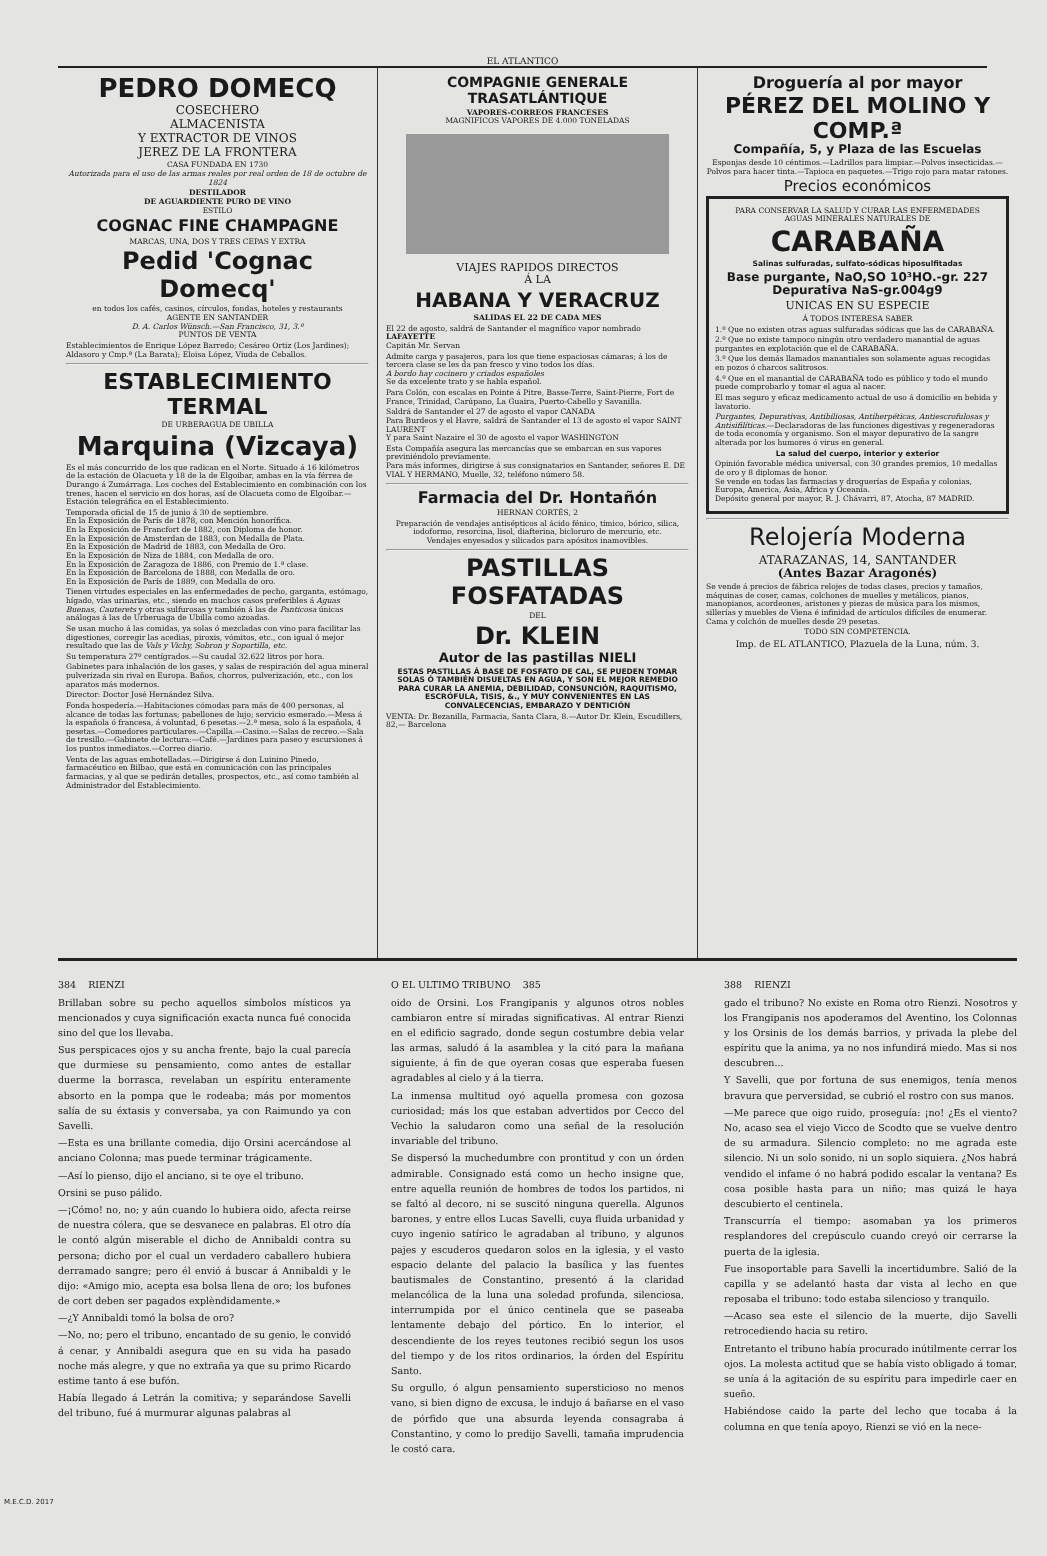EL ATLANTICO
PEDRO DOMECQ
COSECHERO
ALMACENISTA
Y EXTRACTOR DE VINOS
JEREZ DE LA FRONTERA
CASA FUNDADA EN 1730
Autorizada para el uso de las armas reales por real orden de 18 de octubre de 1824
DESTILADOR
DE AGUARDIENTE PURO DE VINO
ESTILO
COGNAC FINE CHAMPAGNE
MARCAS, UNA, DOS Y TRES CEPAS Y EXTRA
Pedid 'Cognac Domecq'
en todos los cafés, casinos, círculos, fondas, hoteles y restaurants
AGENTE EN SANTANDER
D. A. Carlos Wünsch.—San Francisco, 31, 3.º
PUNTOS DE VENTA
Establecimientos de Enrique López Barredo; Cesáreo Ortiz (Los Jardines); Aldasoro y Cmp.ª (La Barata); Eloisa López, Viuda de Ceballos.
ESTABLECIMIENTO TERMAL
DE URBERAGUA DE UBILLA
Marquina (Vizcaya)
Es el más concurrido de los que radican en el Norte. Situado á 16 kilómetros de la estación de Olacueta y 18 de la de Elgoibar, ambas en la vía férrea de Durango á Zumárraga. Los coches del Establecimiento en combinación con los trenes, hacen el servicio en dos horas, así de Olacueta como de Elgoibar.—Estación telegráfica en el Establecimiento.
Temporada oficial de 15 de junio á 30 de septiembre.
En la Exposición de París de 1878, con Mención honorífica.
En la Exposición de Francfort de 1882, con Diploma de honor.
En la Exposición de Amsterdan de 1883, con Medalla de Plata.
En la Exposición de Madrid de 1883, con Medalla de Oro.
En la Exposición de Niza de 1884, con Medalla de oro.
En la Exposición de Zaragoza de 1886, con Premio de 1.ª clase.
En la Exposición de Barcelona de 1888, con Medalla de oro.
En la Exposición de París de 1889, con Medalla de oro.
Tienen virtudes especiales en las enfermedades de pecho, garganta, estómago, hígado, vías urinarias, etc., siendo en muchos casos preferibles á Aguas Buenas, Cauterets y otras sulfurosas y también á las de Panticosa únicas análogas á las de Urberuaga de Ubilla como azoadas.
Se usan mucho á las comidas, ya solas ó mezcladas con vino para facilitar las digestiones, corregir las acedias, piroxis, vómitos, etc., con igual ó mejor resultado que las de Vals y Vichy, Sobron y Soportilla, etc.
Su temperatura 27º centígrados.—Su caudal 32.622 litros por hora.
Gabinetes para inhalación de los gases, y salas de respiración del agua mineral pulverizada sin rival en Europa. Baños, chorros, pulverización, etc., con los aparatos más modernos.
Director: Doctor José Hernández Silva.
Fonda hospedería.—Habitaciones cómodas para más de 400 personas, al alcance de todas las fortunas; pabellones de lujo; servicio esmerado.—Mesa á la española ó francesa, á voluntad, 6 pesetas.—2.ª mesa, solo á la española, 4 pesetas.—Comedores particulares.—Capilla.—Casino.—Salas de recreo.—Sala de tresillo.—Gabinete de lectura:—Café.—Jardines para paseo y escursiones á los puntos inmediatos.—Correo diario.
Venta de las aguas embotelladas.—Dirigirse á don Luinino Pinedo, farmacéutico en Bilbao, que está en comunicación con las principales farmacias, y al que se pedirán detalles, prospectos, etc., así como también al Administrador del Establecimiento.
COMPAGNIE GENERALE TRASATLÁNTIQUE
VAPORES-CORREOS FRANCESES
MAGNIFICOS VAPORES DE 4.000 TONELADAS
VIAJES RAPIDOS DIRECTOS
Á LA
HABANA Y VERACRUZ
SALIDAS EL 22 DE CADA MES
El 22 de agosto, saldrá de Santander el magnífico vapor nombrado LAFAYETTE
Capitán Mr. Servan
Admite carga y pasajeros, para los que tiene espaciosas cámaras; á los de tercera clase se les da pan fresco y vino todos los días.
A bordo hay cocinero y criados españoles
Se da excelente trato y se habla español.
Para Colón, con escalas en Pointe á Pitre, Basse-Terre, Saint-Pierre, Fort de France, Trinidad, Carúpano, La Guaira, Puerto-Cabello y Savanilla.
Saldrá de Santander el 27 de agosto el vapor CANADA
Para Burdeos y el Havre, saldrá de Santander el 13 de agosto el vapor SAINT LAURENT
Y para Saint Nazaire el 30 de agosto el vapor WASHINGTON
Esta Compañía asegura las mercancías que se embarcan en sus vapores previniéndolo previamente.
Para más informes, dirigirse á sus consignatarios en Santander, señores E. DE VIAL Y HERMANO, Muelle, 32, teléfono número 58.
Farmacia del Dr. Hontañón
HERNAN CORTÉS, 2
Preparación de vendajes antisépticos al ácido fénico, tímico, bórico, silica, iodoformo, resorcina, lisol, diafterina, bicloruro de mercurio, etc.
Vendajes enyesados y silicados para apósitos inamovibles.
PASTILLAS FOSFATADAS
DEL
Dr. KLEIN
Autor de las pastillas NIELI
ESTAS PASTILLAS Á BASE DE FOSFATO DE CAL, SE PUEDEN TOMAR SOLAS Ó TAMBIÉN DISUELTAS EN AGUA, Y SON EL MEJOR REMEDIO PARA CURAR LA ANEMIA, DEBILIDAD, CONSUNCIÓN, RAQUITISMO, ESCRÓFULA, TISIS, &., Y MUY CONVENIENTES EN LAS CONVALECENCIAS, EMBARAZO Y DENTICIÓN
VENTA: Dr. Bezanilla, Farmacia, Santa Clara, 8.—Autor Dr. Klein, Escudillers, 82,— Barcelona
Droguería al por mayor
PÉREZ DEL MOLINO Y COMP.ª
Compañía, 5, y Plaza de las Escuelas
Esponjas desde 10 céntimos.—Ladrillos para limpiar.—Polvos insecticidas.—Polvos para hacer tinta.—Tapioca en paquetes.—Trigo rojo para matar ratones.
Precios económicos
PARA CONSERVAR LA SALUD Y CURAR LAS ENFERMEDADES
AGUAS MINERALES NATURALES DE
CARABAÑA
Salinas sulfuradas, sulfato-sódicas hiposulfitadas
Base purgante, NaO,SO 10³HO.-gr. 227
Depurativa NaS-gr.004g9
UNICAS EN SU ESPECIE
Á TODOS INTERESA SABER
1.º Que no existen otras aguas sulfuradas sódicas que las de CARABAÑA.
2.º Que no existe tampoco ningún otro verdadero manantial de aguas purgantes en explotación que el de CARABAÑA.
3.º Que los demás llamados manantiales son solamente aguas recogidas en pozos ó charcos salitrosos.
4.º Que en el manantial de CARABAÑA todo es público y todo el mundo puede comprobarlo y tomar el agua al nacer.
El mas seguro y eficaz medicamento actual de uso á domicilio en bebida y lavatorio.
Purgantes, Depurativas, Antibiliosas, Antiherpéticas, Antiescrofulosas y Antisifilíticas.—Declaradoras de las funciones digestivas y regeneradoras de toda economía y organismo. Son el mayor depurativo de la sangre alterada por los humores ó virus en general.
La salud del cuerpo, interior y exterior
Opinión favorable médica universal, con 30 grandes premios, 10 medallas de oro y 8 diplomas de honor.
Se vende en todas las farmacias y droguerías de España y colonias, Europa, America, Asia, Africa y Oceanía.
Depósito general por mayor, R. J. Chávarri, 87, Atocha, 87 MADRID.
Relojería Moderna
ATARAZANAS, 14, SANTANDER
(Antes Bazar Aragonés)
Se vende á precios de fábrica relojes de todas clases, precios y tamaños, máquinas de coser, camas, colchones de muelles y metálicos, pianos, manopianos, acordeones, aristones y piezas de música para los mismos, sillerías y muebles de Viena é infinidad de artículos difíciles de enumerar.
Cama y colchón de muelles desde 29 pesetas.
TODO SIN COMPETENCIA.
Imp. de EL ATLANTICO, Plazuela de la Luna, núm. 3.
384 RIENZI
Brillaban sobre su pecho aquellos símbolos místicos ya mencionados y cuya significación exacta nunca fué conocida sino del que los llevaba.
Sus perspicaces ojos y su ancha frente, bajo la cual parecía que durmiese su pensamiento, como antes de estallar duerme la borrasca, revelaban un espíritu enteramente absorto en la pompa que le rodeaba; más por momentos salía de su éxtasis y conversaba, ya con Raimundo ya con Savelli.
—Esta es una brillante comedia, dijo Orsini acercándose al anciano Colonna; mas puede terminar trágicamente.
—Así lo pienso, dijo el anciano, si te oye el tribuno.
Orsini se puso pálido.
—¡Cómo! no, no; y aún cuando lo hubiera oido, afecta reirse de nuestra cólera, que se desvanece en palabras. El otro día le contó algún miserable el dicho de Annibaldi contra su persona; dicho por el cual un verdadero caballero hubiera derramado sangre; pero él envió á buscar á Annibaldi y le dijo: «Amigo mio, acepta esa bolsa llena de oro; los bufones de cort deben ser pagados explèndidamente.»
—¿Y Annibaldi tomó la bolsa de oro?
—No, no; pero el tribuno, encantado de su genio, le convidó á cenar, y Annibaldi asegura que en su vida ha pasado noche más alegre, y que no extraña ya que su primo Ricardo estime tanto á ese bufón.
Había llegado á Letrán la comitiva; y separándose Savelli del tribuno, fué á murmurar algunas palabras al
O EL ULTIMO TRIBUNO 385
oido de Orsini. Los Frangipanis y algunos otros nobles cambiaron entre sí miradas significativas. Al entrar Rienzi en el edificio sagrado, donde segun costumbre debia velar las armas, saludó á la asamblea y la citó para la mañana siguiente, á fin de que oyeran cosas que esperaba fuesen agradables al cielo y á la tierra.
La inmensa multitud oyó aquella promesa con gozosa curiosidad; más los que estaban advertidos por Cecco del Vechio la saludaron como una señal de la resolución invariable del tribuno.
Se dispersó la muchedumbre con prontitud y con un órden admirable. Consignado está como un hecho insigne que, entre aquella reunión de hombres de todos los partidos, ni se faltó al decoro, ni se suscitó ninguna querella. Algunos barones, y entre ellos Lucas Savelli, cuya fluida urbanidad y cuyo ingenio satírico le agradaban al tribuno, y algunos pajes y escuderos quedaron solos en la iglesia, y el vasto espacio delante del palacio la basílica y las fuentes bautismales de Constantino, presentó á la claridad melancólica de la luna una soledad profunda, silenciosa, interrumpida por el único centinela que se paseaba lentamente debajo del pórtico. En lo interior, el descendiente de los reyes teutones recibió segun los usos del tiempo y de los ritos ordinarios, la órden del Espíritu Santo.
Su orgullo, ó algun pensamiento supersticioso no menos vano, si bien digno de excusa, le indujo á bañarse en el vaso de pórfido que una absurda leyenda consagraba á Constantino, y como lo predijo Savelli, tamaña imprudencia le costó cara.
388 RIENZI
gado el tribuno? No existe en Roma otro Rienzi. Nosotros y los Frangipanis nos apoderamos del Aventino, los Colonnas y los Orsinis de los demás barrios, y privada la plebe del espíritu que la anima, ya no nos infundirá miedo. Mas si nos descubren...
Y Savelli, que por fortuna de sus enemigos, tenía menos bravura que perversidad, se cubrió el rostro con sus manos.
—Me parece que oigo ruido, proseguía: ¡no! ¿Es el viento? No, acaso sea el viejo Vicco de Scodto que se vuelve dentro de su armadura. Silencio completo: no me agrada este silencio. Ni un solo sonido, ni un soplo siquiera. ¿Nos habrá vendido el infame ó no habrá podido escalar la ventana? Es cosa posible hasta para un niño; mas quizá le haya descubierto el centinela.
Transcurría el tiempo: asomaban ya los primeros resplandores del crepúsculo cuando creyó oir cerrarse la puerta de la iglesia.
Fue insoportable para Savelli la incertidumbre. Salió de la capilla y se adelantó hasta dar vista al lecho en que reposaba el tribuno: todo estaba silencioso y tranquilo.
—Acaso sea este el silencio de la muerte, dijo Savelli retrocediendo hacia su retiro.
Entretanto el tribuno había procurado inútilmente cerrar los ojos. La molesta actitud que se había visto obligado á tomar, se unía á la agitación de su espíritu para impedirle caer en sueño.
Habiéndose caido la parte del lecho que tocaba á la columna en que tenía apoyo, Rienzi se vió en la nece-
M.E.C.D. 2017